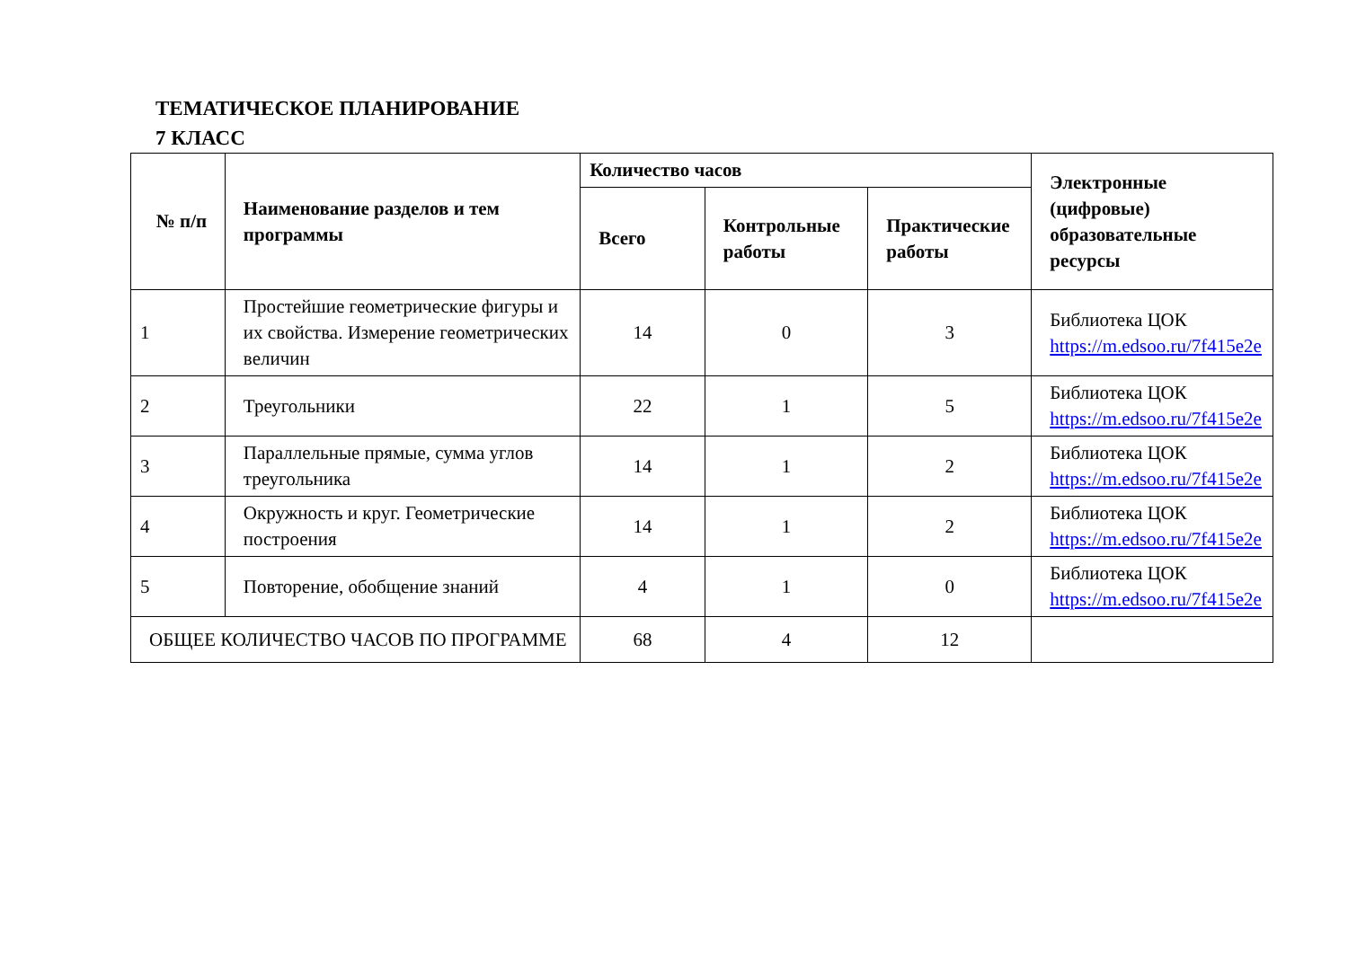ТЕМАТИЧЕСКОЕ ПЛАНИРОВАНИЕ
7 КЛАСС
| № п/п | Наименование разделов и тем программы | Количество часов | | | Электронные (цифровые) образовательные ресурсы |
| --- | --- | --- | --- | --- | --- |
| | | Всего | Контрольные работы | Практические работы | |
| 1 | Простейшие геометрические фигуры и их свойства. Измерение геометрических величин | 14 | 0 | 3 | Библиотека ЦОК https://m.edsoo.ru/7f415e2e |
| 2 | Треугольники | 22 | 1 | 5 | Библиотека ЦОК https://m.edsoo.ru/7f415e2e |
| 3 | Параллельные прямые, сумма углов треугольника | 14 | 1 | 2 | Библиотека ЦОК https://m.edsoo.ru/7f415e2e |
| 4 | Окружность и круг. Геометрические построения | 14 | 1 | 2 | Библиотека ЦОК https://m.edsoo.ru/7f415e2e |
| 5 | Повторение, обобщение знаний | 4 | 1 | 0 | Библиотека ЦОК https://m.edsoo.ru/7f415e2e |
| ОБЩЕЕ КОЛИЧЕСТВО ЧАСОВ ПО ПРОГРАММЕ | | 68 | 4 | 12 | |